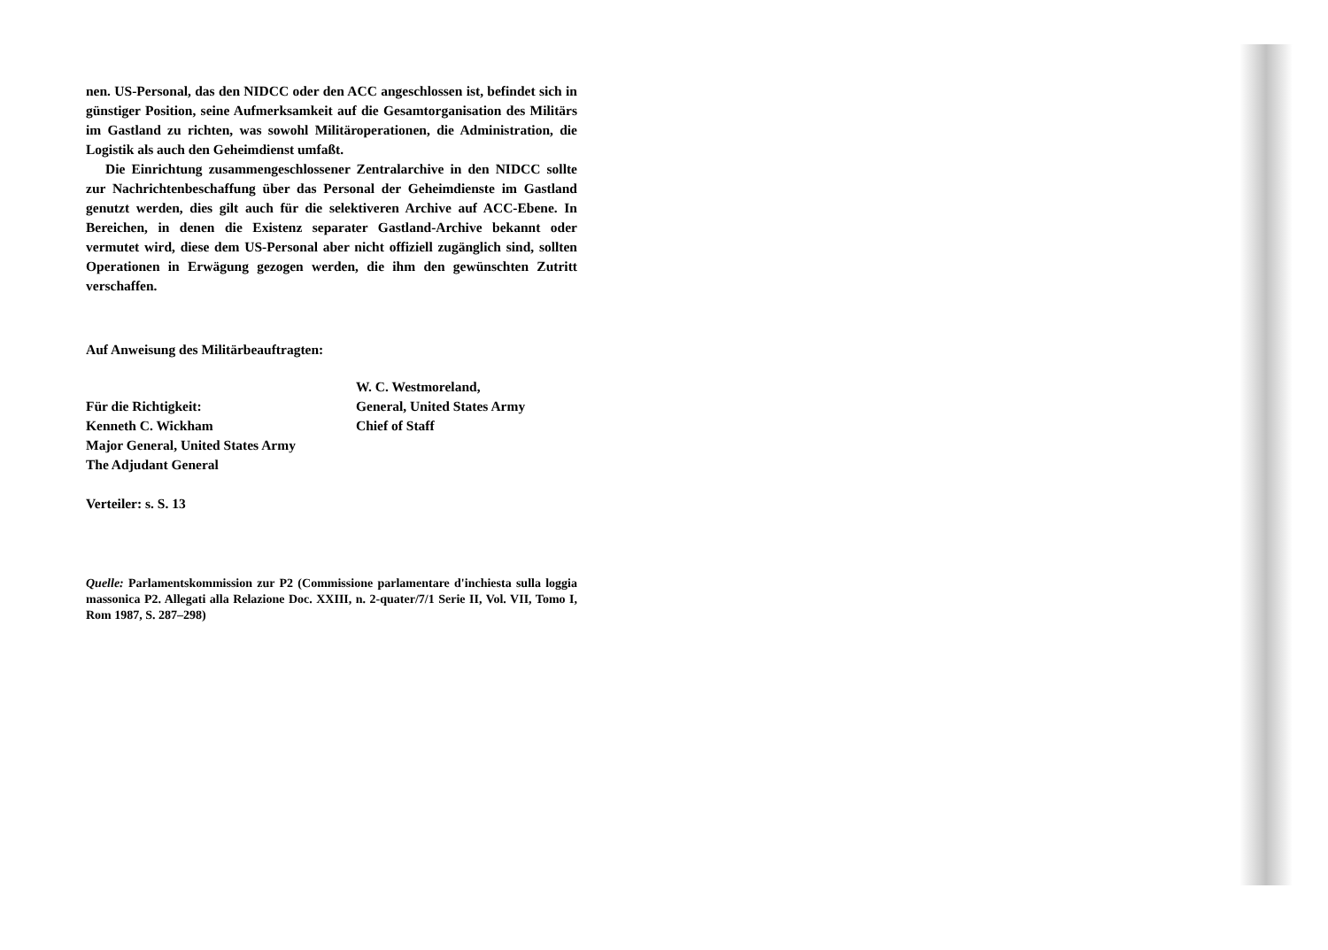nen. US-Personal, das den NIDCC oder den ACC angeschlossen ist, befindet sich in günstiger Position, seine Aufmerksamkeit auf die Gesamtorganisation des Militärs im Gastland zu richten, was sowohl Militäroperationen, die Administration, die Logistik als auch den Geheimdienst umfaßt.
Die Einrichtung zusammengeschlossener Zentralarchive in den NIDCC sollte zur Nachrichtenbeschaffung über das Personal der Geheimdienste im Gastland genutzt werden, dies gilt auch für die selektiveren Archive auf ACC-Ebene. In Bereichen, in denen die Existenz separater Gastland-Archive bekannt oder vermutet wird, diese dem US-Personal aber nicht offiziell zugänglich sind, sollten Operationen in Erwägung gezogen werden, die ihm den gewünschten Zutritt verschaffen.
Auf Anweisung des Militärbeauftragten:
W. C. Westmoreland,
Für die Richtigkeit:
General, United States Army
Kenneth C. Wickham
Chief of Staff
Major General, United States Army
The Adjudant General
Verteiler: s. S. 13
Quelle: Parlamentskommission zur P2 (Commissione parlamentare d'inchiesta sulla loggia massonica P2. Allegati alla Relazione Doc. XXIII, n. 2-quater/7/1 Serie II, Vol. VII, Tomo I, Rom 1987, S. 287–298)